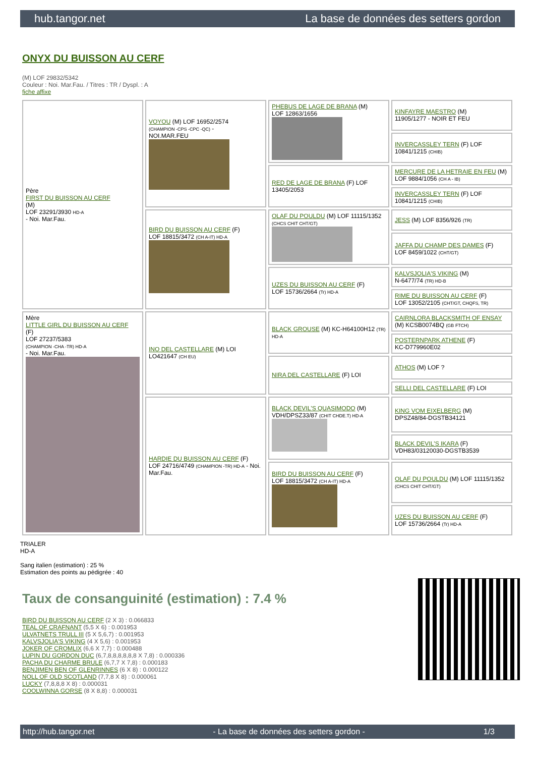hub.tangor.net La base de données des setters gordon
ONYX DU BUISSON AU CERF
(M) LOF 29832/5342
Couleur : Noi. Mar.Fau. / Titres : TR / Dyspl. : A
fiche affixe
| Père FIRST DU BUISSON AU CERF (M) LOF 23291/3930 HD-A - Noi. Mar.Fau. | VOYOU (M) LOF 16952/2574 (CHAMPION -CPS -CPC -QC) - NOI.MAR.FEU | PHEBUS DE LAGE DE BRANA (M) LOF 12863/1656 | KINFAYRE MAESTRO (M) 11905/1277 - NOIR ET FEU |
| | | | INVERCASSLEY TERN (F) LOF 10841/1215 (CHIB) |
| | | RED DE LAGE DE BRANA (F) LOF 13405/2053 | MERCURE DE LA HETRAIE EN FEU (M) LOF 9884/1056 (CH A - IB) |
| | | | INVERCASSLEY TERN (F) LOF 10841/1215 (CHIB) |
| | BIRD DU BUISSON AU CERF (F) LOF 18815/3472 (CH A-IT) HD-A | OLAF DU POULDU (M) LOF 11115/1352 (CHCS CHIT CHT/GT) | JESS (M) LOF 8356/926 (TR) |
| | | | JAFFA DU CHAMP DES DAMES (F) LOF 8459/1022 (CHT/GT) |
| | | UZES DU BUISSON AU CERF (F) LOF 15736/2664 (Tr) HD-A | KALVSJOLIA'S VIKING (M) N-6477/74 (TR) HD-B |
| | | | RIME DU BUISSON AU CERF (F) LOF 13052/2105 (CHT/GT, CHQFS, TR) |
| Mère LITTLE GIRL DU BUISSON AU CERF (F) LOF 27237/5383 (CHAMPION -CHA -TR) HD-A - Noi. Mar.Fau. | INO DEL CASTELLARE (M) LOI LO421647 (CH EU) | BLACK GROUSE (M) KC-H64100H12 (TR) HD-A | CAIRNLORA BLACKSMITH OF ENSAY (M) KCSB0074BQ (GB FTCH) |
| | | | POSTERNPARK ATHENE (F) KC-D779960E02 |
| | | NIRA DEL CASTELLARE (F) LOI | ATHOS (M) LOF ? |
| | | | SELLI DEL CASTELLARE (F) LOI |
| | HARDIE DU BUISSON AU CERF (F) LOF 24716/4749 (CHAMPION -TR) HD-A - Noi. Mar.Fau. | BLACK DEVIL'S QUASIMODO (M) VDH/DPSZ33/87 (CHIT CHDE.T) HD-A | KING VOM EIXELBERG (M) DPSZ48/84-DGSTB34121 |
| | | | BLACK DEVIL'S IKARA (F) VDH83/03120030-DGSTB3539 |
| | | BIRD DU BUISSON AU CERF (F) LOF 18815/3472 (CH A-IT) HD-A | OLAF DU POULDU (M) LOF 11115/1352 (CHCS CHIT CHT/GT) |
| | | | UZES DU BUISSON AU CERF (F) LOF 15736/2664 (Tr) HD-A |
TRIALER
HD-A
Sang italien (estimation) : 25 %
Estimation des points au pédigrée : 40
Taux de consanguinité (estimation) : 7.4 %
BIRD DU BUISSON AU CERF (2 X 3) : 0.066833
TEAL OF CRAFNANT (5,5 X 6) : 0.001953
ULVATNETS TRULL III (5 X 5,6,7) : 0.001953
KALVSJOLIA'S VIKING (4 X 5,6) : 0.001953
JOKER OF CROMLIX (6,6 X 7,7) : 0.000488
LUPIN DU GORDON DUC (6,7,8,8,8,8,8,8 X 7,8) : 0.000336
PACHA DU CHARME BRULE (6,7,7 X 7,8) : 0.000183
BENJIMEN BEN OF GLENRINNES (6 X 8) : 0.000122
NOLL OF OLD SCOTLAND (7,7,8 X 8) : 0.000061
LUCKY (7,8,8,8 X 8) : 0.000031
COOLWINNA GORSE (8 X 8,8) : 0.000031
http://hub.tangor.net - La base de données des setters gordon - 1/3